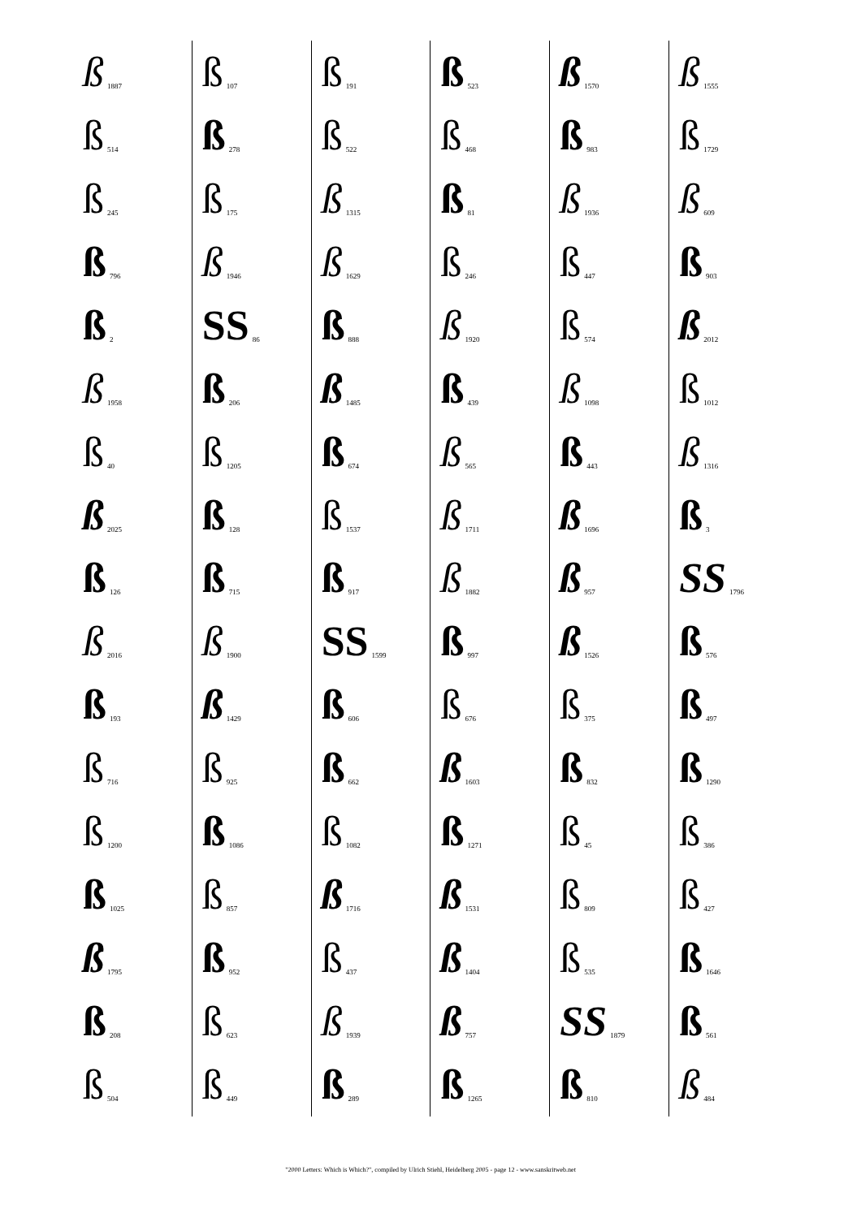ß 1887
ß 514
ß 245
ß 796
ß 2
ß 1958
ß 40
ß 2025
ß 126
ß 2016
ß 193
ß 716
ß 1200
ß 1025
ß 1795
ß 208
ß 504
ß 107
ß 278
ß 175
ß 1946
SS 86
ß 206
ß 1205
ß 128
ß 715
ß 1900
ß 1429
ß 925
ß 1086
ß 857
ß 952
ß 623
ß 449
ß 191
ß 522
ß 1315
ß 1629
ß 888
ß 1485
ß 674
ß 1537
ß 917
SS 1599
ß 606
ß 662
ß 1082
ß 1716
ß 437
ß 1939
ß 289
ß 523
ß 468
ß 81
ß 246
ß 1920
ß 439
ß 565
ß 1711
ß 1882
ß 997
ß 676
ß 1603
ß 1271
ß 1531
ß 1404
ß 757
ß 1265
ß 1570
ß 983
ß 1936
ß 447
ß 574
ß 1098
ß 443
ß 1696
ß 957
ß 1526
ß 375
ß 832
ß 45
ß 809
ß 535
SS 1879
ß 810
ß 1555
ß 1729
ß 609
ß 903
ß 2012
ß 1012
ß 1316
ß 3
SS 1796
ß 576
ß 497
ß 1290
ß 386
ß 427
ß 1646
ß 561
ß 484
"2000 Letters: Which is Which?", compiled by Ulrich Stiehl, Heidelberg 2005 - page 12 - www.sanskritweb.net